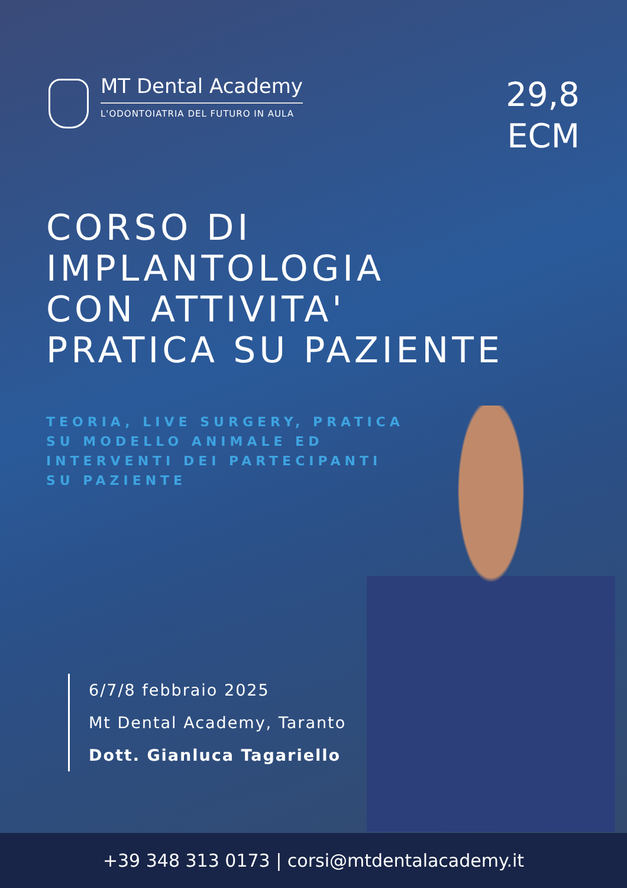MT Dental Academy
L'ODONTOIATRIA DEL FUTURO IN AULA
29,8
ECM
CORSO DI
IMPLANTOLOGIA
CON ATTIVITA'
PRATICA SU PAZIENTE
TEORIA, LIVE SURGERY, PRATICA SU MODELLO ANIMALE ED INTERVENTI DEI PARTECIPANTI SU PAZIENTE
6/7/8 febbraio 2025
Mt Dental Academy, Taranto
Dott. Gianluca Tagariello
+39 348 313 0173 | corsi@mtdentalacademy.it